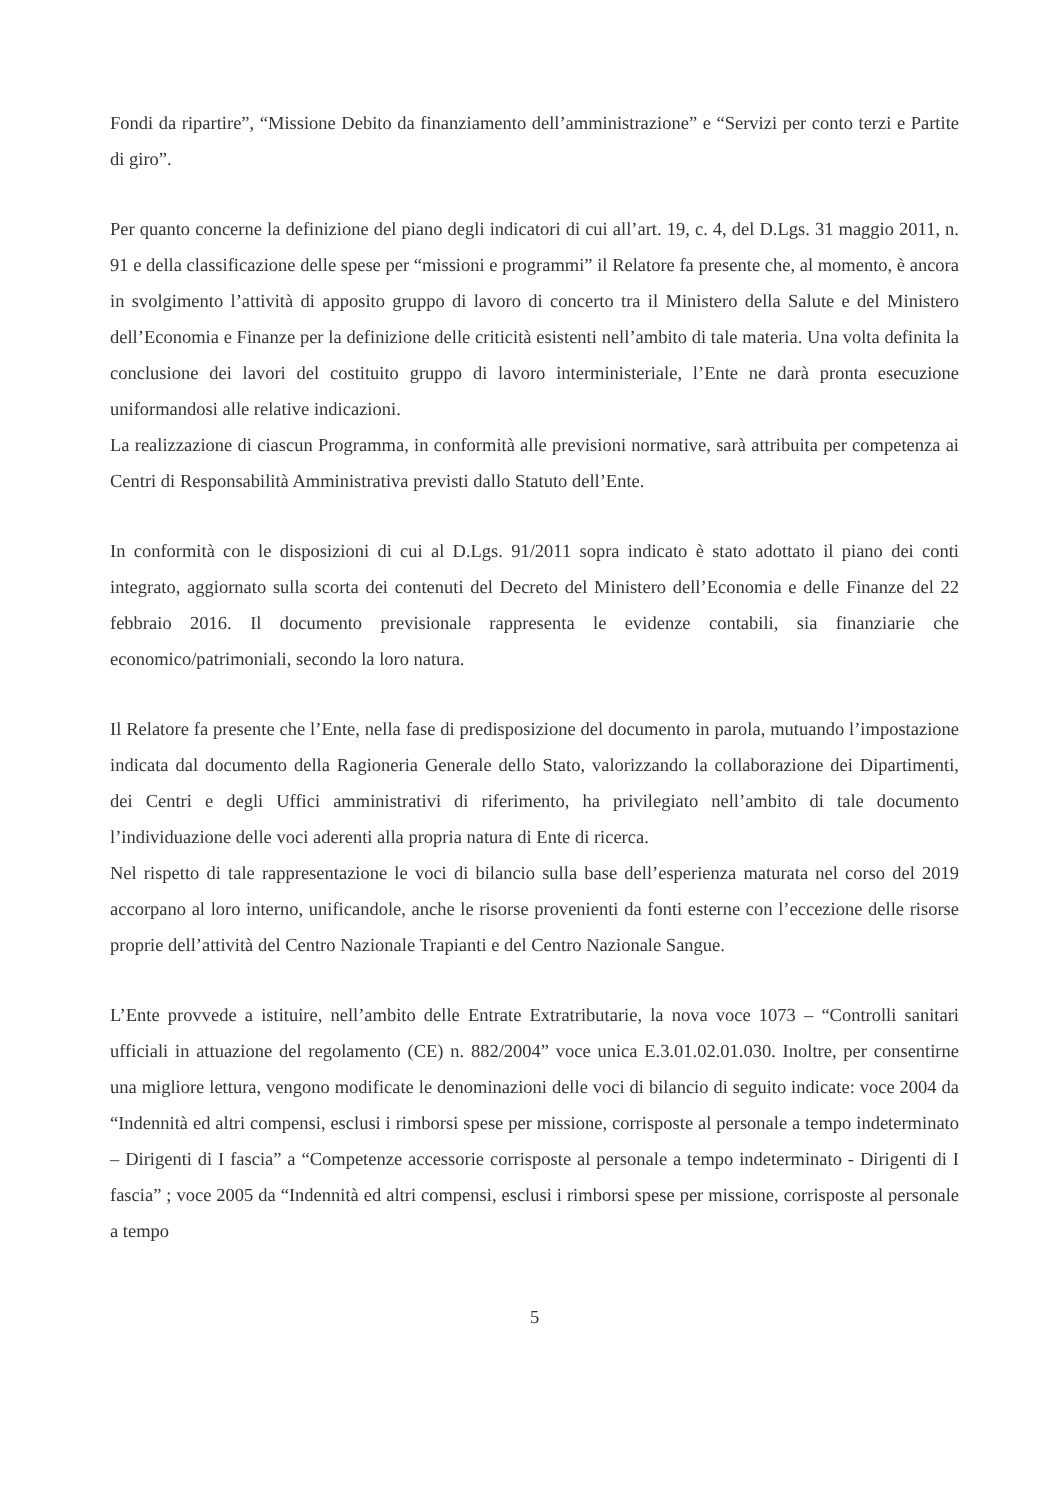Fondi da ripartire”, “Missione Debito da finanziamento dell’amministrazione” e “Servizi per conto terzi e Partite di giro”.
Per quanto concerne la definizione del piano degli indicatori di cui all’art. 19, c. 4, del D.Lgs. 31 maggio 2011, n. 91 e della classificazione delle spese per “missioni e programmi” il Relatore fa presente che, al momento, è ancora in svolgimento l’attività di apposito gruppo di lavoro di concerto tra il Ministero della Salute e del Ministero dell’Economia e Finanze per la definizione delle criticità esistenti nell’ambito di tale materia. Una volta definita la conclusione dei lavori del costituito gruppo di lavoro interministeriale, l’Ente ne darà pronta esecuzione uniformandosi alle relative indicazioni.
La realizzazione di ciascun Programma, in conformità alle previsioni normative, sarà attribuita per competenza ai Centri di Responsabilità Amministrativa previsti dallo Statuto dell’Ente.
In conformità con le disposizioni di cui al D.Lgs. 91/2011 sopra indicato è stato adottato il piano dei conti integrato, aggiornato sulla scorta dei contenuti del Decreto del Ministero dell’Economia e delle Finanze del 22 febbraio 2016. Il documento previsionale rappresenta le evidenze contabili, sia finanziarie che economico/patrimoniali, secondo la loro natura.
Il Relatore fa presente che l’Ente, nella fase di predisposizione del documento in parola, mutuando l’impostazione indicata dal documento della Ragioneria Generale dello Stato, valorizzando la collaborazione dei Dipartimenti, dei Centri e degli Uffici amministrativi di riferimento, ha privilegiato nell’ambito di tale documento l’individuazione delle voci aderenti alla propria natura di Ente di ricerca.
Nel rispetto di tale rappresentazione le voci di bilancio sulla base dell’esperienza maturata nel corso del 2019 accorpano al loro interno, unificandole, anche le risorse provenienti da fonti esterne con l’eccezione delle risorse proprie dell’attività del Centro Nazionale Trapianti e del Centro Nazionale Sangue.
L’Ente provvede a istituire, nell’ambito delle Entrate Extratributarie, la nova voce 1073 – “Controlli sanitari ufficiali in attuazione del regolamento (CE) n. 882/2004” voce unica E.3.01.02.01.030. Inoltre, per consentirne una migliore lettura, vengono modificate le denominazioni delle voci di bilancio di seguito indicate: voce 2004 da “Indennità ed altri compensi, esclusi i rimborsi spese per missione, corrisposte al personale a tempo indeterminato – Dirigenti di I fascia” a “Competenze accessorie corrisposte al personale a tempo indeterminato - Dirigenti di I fascia” ; voce 2005 da “Indennità ed altri compensi, esclusi i rimborsi spese per missione, corrisposte al personale a tempo
5